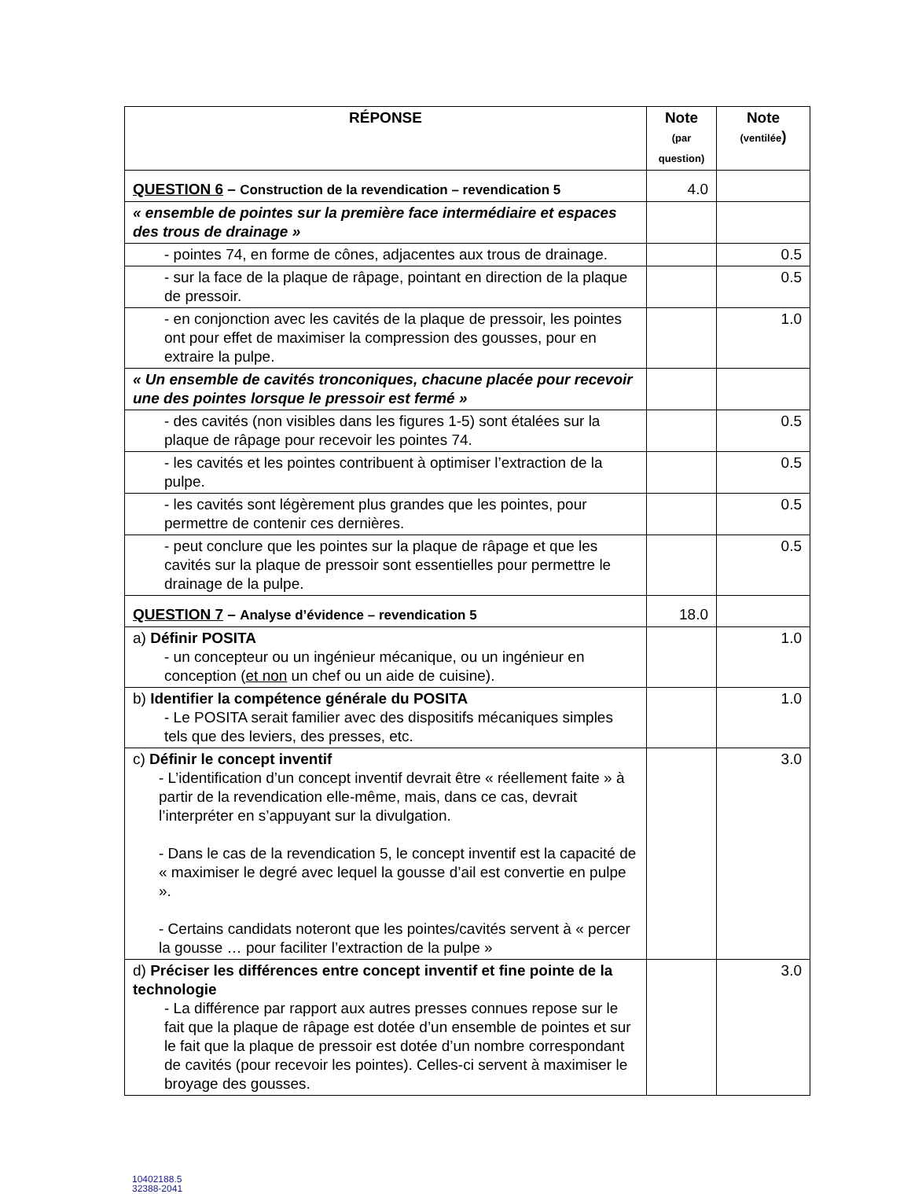| RÉPONSE | Note (par question) | Note (ventilée ) |
| --- | --- | --- |
| QUESTION 6 – Construction de la revendication – revendication 5 | 4.0 | |
| « ensemble de pointes sur la première face intermédiaire et espaces des trous de drainage » | | |
| - pointes 74, en forme de cônes, adjacentes aux trous de drainage. | | 0.5 |
| - sur la face de la plaque de râpage, pointant en direction de la plaque de pressoir. | | 0.5 |
| - en conjonction avec les cavités de la plaque de pressoir, les pointes ont pour effet de maximiser la compression des gousses, pour en extraire la pulpe. | | 1.0 |
| « Un ensemble de cavités tronconiques, chacune placée pour recevoir une des pointes lorsque le pressoir est fermé » | | |
| - des cavités (non visibles dans les figures 1-5) sont étalées sur la plaque de râpage pour recevoir les pointes 74. | | 0.5 |
| - les cavités et les pointes contribuent à optimiser l’extraction de la pulpe. | | 0.5 |
| - les cavités sont légèrement plus grandes que les pointes, pour permettre de contenir ces dernières. | | 0.5 |
| - peut conclure que les pointes sur la plaque de râpage et que les cavités sur la plaque de pressoir sont essentielles pour permettre le drainage de la pulpe. | | 0.5 |
| QUESTION 7 – Analyse d’évidence – revendication 5 | 18.0 | |
| a) Définir POSITA - un concepteur ou un ingénieur mécanique, ou un ingénieur en conception ( et non un chef ou un aide de cuisine). | | 1.0 |
| b) Identifier la compétence générale du POSITA - Le POSITA serait familier avec des dispositifs mécaniques simples tels que des leviers, des presses, etc. | | 1.0 |
| c) Définir le concept inventif - L’identification d’un concept inventif devrait être « réellement faite » à partir de la revendication elle-même, mais, dans ce cas, devrait l’interpréter en s’appuyant sur la divulgation. - Dans le cas de la revendication 5, le concept inventif est la capacité de « maximiser le degré avec lequel la gousse d’ail est convertie en pulpe ». - Certains candidats noteront que les pointes/cavités servent à « percer la gousse … pour faciliter l’extraction de la pulpe » | | 3.0 |
| d) Préciser les différences entre concept inventif et fine pointe de la technologie - La différence par rapport aux autres presses connues repose sur le fait que la plaque de râpage est dotée d’un ensemble de pointes et sur le fait que la plaque de pressoir est dotée d’un nombre correspondant de cavités (pour recevoir les pointes). Celles-ci servent à maximiser le broyage des gousses. | | 3.0 |
10402188.5
32388-2041